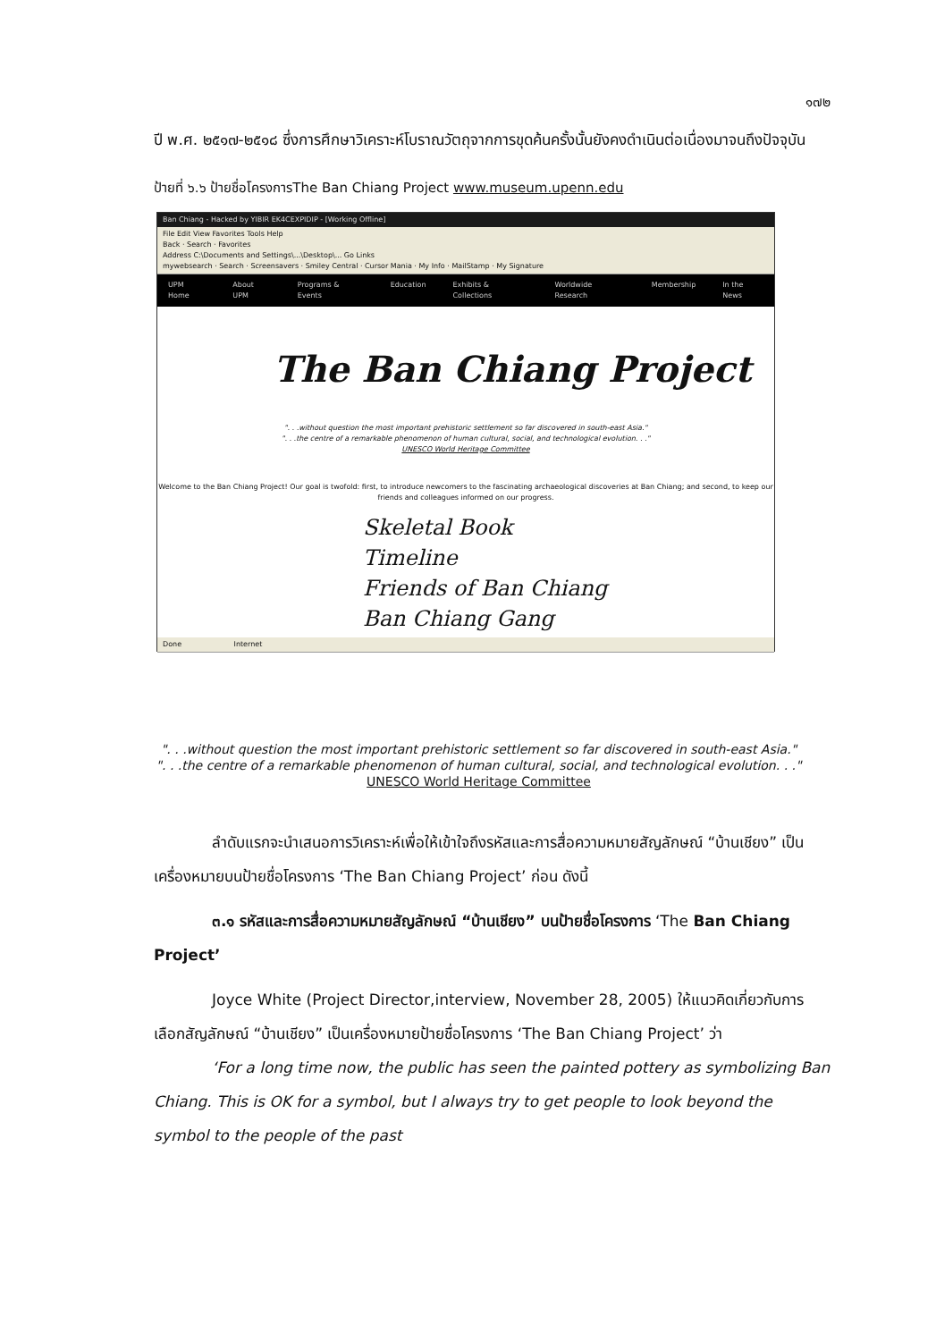๑๗๒
ปี พ.ศ. ๒๕๑๗-๒๕๑๘ ซึ่งการศึกษาวิเคราะห์โบราณวัตถุจากการขุดค้นครั้งนั้นยังคงดำเนินต่อเนื่องมาจนถึงปัจจุบัน
ป้ายที่ ๖.๖ ป้ายชื่อโครงการThe Ban Chiang Project www.museum.upenn.edu
Ban Chiang - Hacked by YIBIR EK4CEXPIDIP - [Working Offline]
File Edit View Favorites Tools Help
Back · Search · Favorites
Address C:\Documents and Settings\...\Desktop\... Go Links
mywebsearch · Search · Screensavers · Smiley Central · Cursor Mania · My Info · MailStamp · My Signature
UPM Home About UPM Programs & Events Education Exhibits & Collections Worldwide Research Membership In the News
The Ban Chiang Project
". . .without question the most important prehistoric settlement so far discovered in south-east Asia."
". . .the centre of a remarkable phenomenon of human cultural, social, and technological evolution. . ."
UNESCO World Heritage Committee
Welcome to the Ban Chiang Project! Our goal is twofold: first, to introduce newcomers to the fascinating archaeological discoveries at Ban Chiang; and second, to keep our friends and colleagues informed on our progress.
Skeletal Book
Timeline
Friends of Ban Chiang
Ban Chiang Gang
Done Internet
". . .without question the most important prehistoric settlement so far discovered in south-east Asia."
". . .the centre of a remarkable phenomenon of human cultural, social, and technological evolution. . ."
UNESCO World Heritage Committee
ลำดับแรกจะนำเสนอการวิเคราะห์เพื่อให้เข้าใจถึงรหัสและการสื่อความหมายสัญลักษณ์ “บ้านเชียง” เป็นเครื่องหมายบนป้ายชื่อโครงการ ‘The Ban Chiang Project’ ก่อน ดังนี้
๓.๑ รหัสและการสื่อความหมายสัญลักษณ์ “บ้านเชียง” บนป้ายชื่อโครงการ ‘The Ban Chiang Project’
Joyce White (Project Director,interview, November 28, 2005) ให้แนวคิดเกี่ยวกับการเลือกสัญลักษณ์ “บ้านเชียง” เป็นเครื่องหมายป้ายชื่อโครงการ ‘The Ban Chiang Project’ ว่า
‘For a long time now, the public has seen the painted pottery as symbolizing Ban Chiang. This is OK for a symbol, but I always try to get people to look beyond the symbol to the people of the past